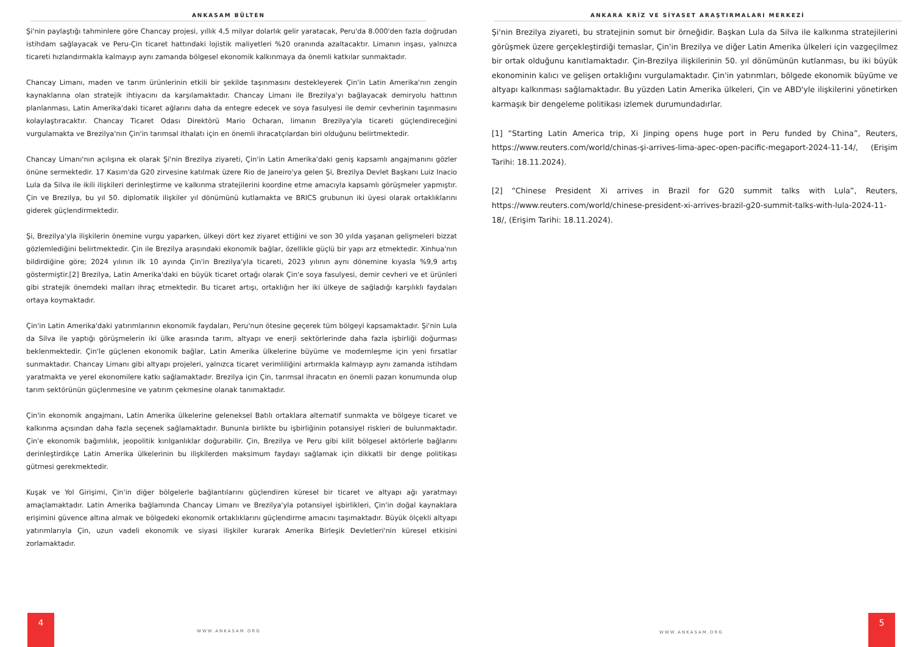ANKASAM BÜLTEN
Şi'nin paylaştığı tahminlere göre Chancay projesi, yıllık 4,5 milyar dolarlık gelir yaratacak, Peru'da 8.000'den fazla doğrudan istihdam sağlayacak ve Peru-Çin ticaret hattındaki lojistik maliyetleri %20 oranında azaltacaktır. Limanın inşası, yalnızca ticareti hızlandırmakla kalmayıp aynı zamanda bölgesel ekonomik kalkınmaya da önemli katkılar sunmaktadır.
Chancay Limanı, maden ve tarım ürünlerinin etkili bir şekilde taşınmasını destekleyerek Çin'in Latin Amerika'nın zengin kaynaklarına olan stratejik ihtiyacını da karşılamaktadır. Chancay Limanı ile Brezilya'yı bağlayacak demiryolu hattının planlanması, Latin Amerika'daki ticaret ağlarını daha da entegre edecek ve soya fasulyesi ile demir cevherinin taşınmasını kolaylaştıracaktır. Chancay Ticaret Odası Direktörü Mario Ocharan, limanın Brezilya'yla ticareti güçlendireceğini vurgulamakta ve Brezilya'nın Çin'in tarımsal ithalatı için en önemli ihracatçılardan biri olduğunu belirtmektedir.
Chancay Limanı'nın açılışına ek olarak Şi'nin Brezilya ziyareti, Çin'in Latin Amerika'daki geniş kapsamlı angajmanını gözler önüne sermektedir. 17 Kasım'da G20 zirvesine katılmak üzere Rio de Janeiro'ya gelen Şi, Brezilya Devlet Başkanı Luiz Inacio Lula da Silva ile ikili ilişkileri derinleştirme ve kalkınma stratejilerini koordine etme amacıyla kapsamlı görüşmeler yapmıştır. Çin ve Brezilya, bu yıl 50. diplomatik ilişkiler yıl dönümünü kutlamakta ve BRICS grubunun iki üyesi olarak ortaklıklarını giderek güçlendirmektedir.
Şi, Brezilya'yla ilişkilerin önemine vurgu yaparken, ülkeyi dört kez ziyaret ettiğini ve son 30 yılda yaşanan gelişmeleri bizzat gözlemlediğini belirtmektedir. Çin ile Brezilya arasındaki ekonomik bağlar, özellikle güçlü bir yapı arz etmektedir. Xinhua'nın bildirdiğine göre; 2024 yılının ilk 10 ayında Çin'in Brezilya'yla ticareti, 2023 yılının aynı dönemine kıyasla %9,9 artış göstermiştir.[2] Brezilya, Latin Amerika'daki en büyük ticaret ortağı olarak Çin'e soya fasulyesi, demir cevheri ve et ürünleri gibi stratejik önemdeki malları ihraç etmektedir. Bu ticaret artışı, ortaklığın her iki ülkeye de sağladığı karşılıklı faydaları ortaya koymaktadır.
Çin'in Latin Amerika'daki yatırımlarının ekonomik faydaları, Peru'nun ötesine geçerek tüm bölgeyi kapsamaktadır. Şi'nin Lula da Silva ile yaptığı görüşmelerin iki ülke arasında tarım, altyapı ve enerji sektörlerinde daha fazla işbirliği doğurması beklenmektedir. Çin'le güçlenen ekonomik bağlar, Latin Amerika ülkelerine büyüme ve modernleşme için yeni fırsatlar sunmaktadır. Chancay Limanı gibi altyapı projeleri, yalnızca ticaret verimliliğini artırmakla kalmayıp aynı zamanda istihdam yaratmakta ve yerel ekonomilere katkı sağlamaktadır. Brezilya için Çin, tarımsal ihracatın en önemli pazarı konumunda olup tarım sektörünün güçlenmesine ve yatırım çekmesine olanak tanımaktadır.
Çin'in ekonomik angajmanı, Latin Amerika ülkelerine geleneksel Batılı ortaklara alternatif sunmakta ve bölgeye ticaret ve kalkınma açısından daha fazla seçenek sağlamaktadır. Bununla birlikte bu işbirliğinin potansiyel riskleri de bulunmaktadır. Çin'e ekonomik bağımlılık, jeopolitik kırılganlıklar doğurabilir. Çin, Brezilya ve Peru gibi kilit bölgesel aktörlerle bağlarını derinleştirdikçe Latin Amerika ülkelerinin bu ilişkilerden maksimum faydayı sağlamak için dikkatli bir denge politikası gütmesi gerekmektedir.
Kuşak ve Yol Girişimi, Çin'in diğer bölgelerle bağlantılarını güçlendiren küresel bir ticaret ve altyapı ağı yaratmayı amaçlamaktadır. Latin Amerika bağlamında Chancay Limanı ve Brezilya'yla potansiyel işbirlikleri, Çin'in doğal kaynaklara erişimini güvence altına almak ve bölgedeki ekonomik ortaklıklarını güçlendirme amacını taşımaktadır. Büyük ölçekli altyapı yatırımlarıyla Çin, uzun vadeli ekonomik ve siyasi ilişkiler kurarak Amerika Birleşik Devletleri'nin küresel etkisini zorlamaktadır.
4
WWW.ANKASAM.ORG
ANKARA KRİZ VE SİYASET ARAŞTIRMALARI MERKEZİ
Şi'nin Brezilya ziyareti, bu stratejinin somut bir örneğidir. Başkan Lula da Silva ile kalkınma stratejilerini görüşmek üzere gerçekleştirdiği temaslar, Çin'in Brezilya ve diğer Latin Amerika ülkeleri için vazgeçilmez bir ortak olduğunu kanıtlamaktadır. Çin-Brezilya ilişkilerinin 50. yıl dönümünün kutlanması, bu iki büyük ekonominin kalıcı ve gelişen ortaklığını vurgulamaktadır. Çin'in yatırımları, bölgede ekonomik büyüme ve altyapı kalkınması sağlamaktadır. Bu yüzden Latin Amerika ülkeleri, Çin ve ABD'yle ilişkilerini yönetirken karmaşık bir dengeleme politikası izlemek durumundadırlar.
[1] “Starting Latin America trip, Xi Jinping opens huge port in Peru funded by China”, Reuters, https://www.reuters.com/world/chinas-şi-arrives-lima-apec-open-pacific-megaport-2024-11-14/, (Erişim Tarihi: 18.11.2024).
[2] “Chinese President Xi arrives in Brazil for G20 summit talks with Lula”, Reuters, https://www.reuters.com/world/chinese-president-xi-arrives-brazil-g20-summit-talks-with-lula-2024-11-18/, (Erişim Tarihi: 18.11.2024).
WWW.ANKASAM.ORG
5